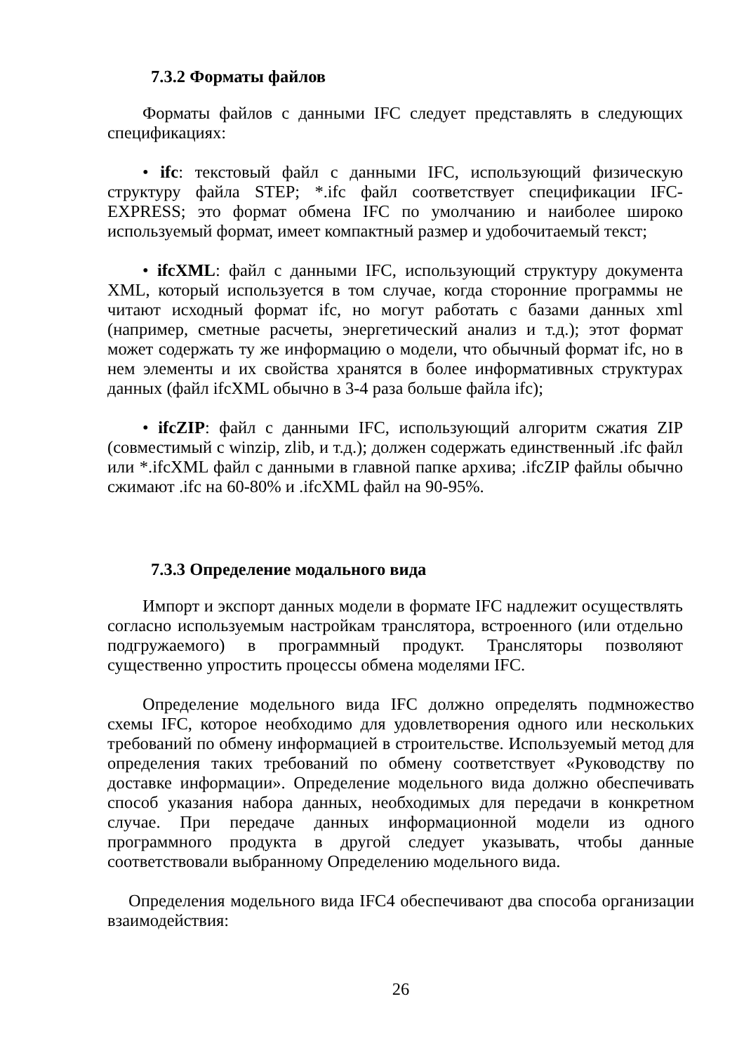7.3.2 Форматы файлов
Форматы файлов с данными IFC следует представлять в следующих спецификациях:
• ifc: текстовый файл с данными IFC, использующий физическую структуру файла STEP; *.ifc файл соответствует спецификации IFC-EXPRESS; это формат обмена IFC по умолчанию и наиболее широко используемый формат, имеет компактный размер и удобочитаемый текст;
• ifcXML: файл с данными IFC, использующий структуру документа XML, который используется в том случае, когда сторонние программы не читают исходный формат ifc, но могут работать с базами данных xml (например, сметные расчеты, энергетический анализ и т.д.); этот формат может содержать ту же информацию о модели, что обычный формат ifc, но в нем элементы и их свойства хранятся в более информативных структурах данных (файл ifcXML обычно в 3-4 раза больше файла ifc);
• ifcZIP: файл с данными IFC, использующий алгоритм сжатия ZIP (совместимый с winzip, zlib, и т.д.); должен содержать единственный .ifc файл или *.ifcXML файл с данными в главной папке архива; .ifcZIP файлы обычно сжимают .ifc на 60-80% и .ifcXML файл на 90-95%.
7.3.3 Определение модального вида
Импорт и экспорт данных модели в формате IFC надлежит осуществлять согласно используемым настройкам транслятора, встроенного (или отдельно подгружаемого) в программный продукт. Трансляторы позволяют существенно упростить процессы обмена моделями IFC.
Определение модельного вида IFC должно определять подмножество схемы IFC, которое необходимо для удовлетворения одного или нескольких требований по обмену информацией в строительстве. Используемый метод для определения таких требований по обмену соответствует «Руководству по доставке информации». Определение модельного вида должно обеспечивать способ указания набора данных, необходимых для передачи в конкретном случае. При передаче данных информационной модели из одного программного продукта в другой следует указывать, чтобы данные соответствовали выбранному Определению модельного вида.
Определения модельного вида IFC4 обеспечивают два способа организации взаимодействия:
26